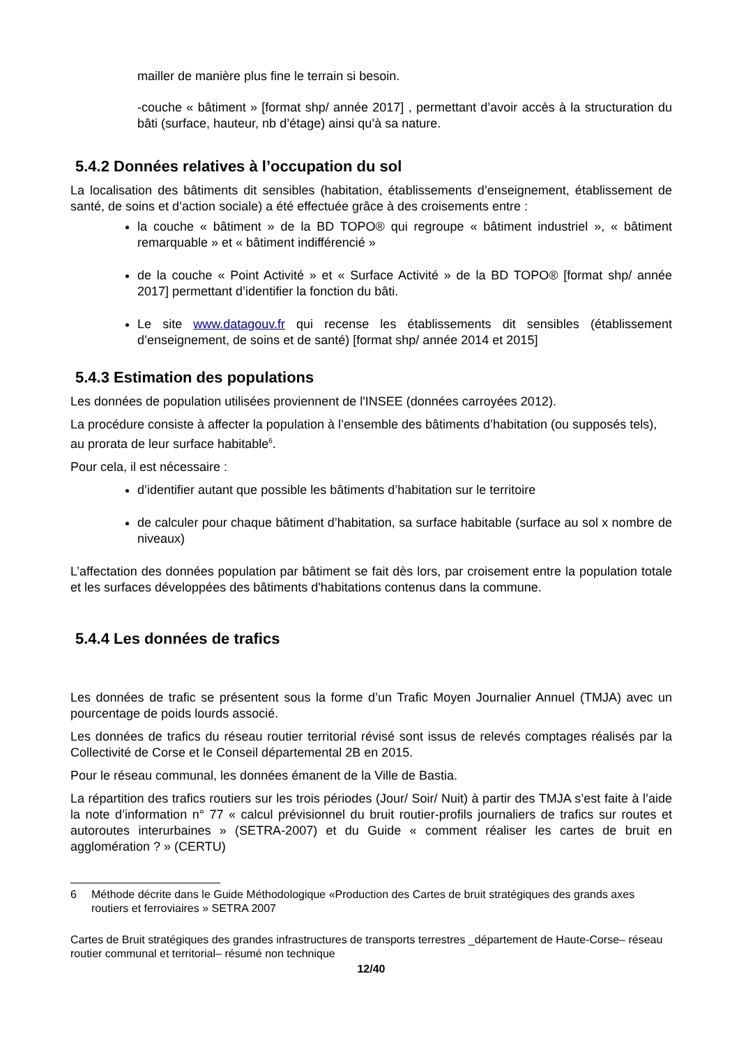mailler de manière plus fine le terrain si besoin.
-couche « bâtiment » [format shp/ année 2017] , permettant d’avoir accès à la structuration du bâti (surface, hauteur, nb d’étage) ainsi qu’à sa nature.
5.4.2 Données relatives à l’occupation du sol
La localisation des bâtiments dit sensibles (habitation, établissements d’enseignement, établissement de santé, de soins et d’action sociale) a été effectuée grâce à des croisements entre :
la couche « bâtiment » de la BD TOPO® qui regroupe « bâtiment industriel », « bâtiment remarquable » et « bâtiment indifférencié »
de la couche « Point Activité » et « Surface Activité » de la BD TOPO® [format shp/ année 2017] permettant d’identifier la fonction du bâti.
Le site www.datagouv.fr qui recense les établissements dit sensibles (établissement d’enseignement, de soins et de santé) [format shp/ année 2014 et 2015]
5.4.3 Estimation des populations
Les données de population utilisées proviennent de l'INSEE (données carroyées 2012).
La procédure consiste à affecter la population à l’ensemble des bâtiments d’habitation (ou supposés tels), au prorata de leur surface habitable<sup>6</sup>.
Pour cela, il est nécessaire :
d’identifier autant que possible les bâtiments d’habitation sur le territoire
de calculer pour chaque bâtiment d’habitation, sa surface habitable (surface au sol x nombre de niveaux)
L’affectation des données population par bâtiment se fait dès lors, par croisement entre la population totale et les surfaces développées des bâtiments d'habitations contenus dans la commune.
5.4.4 Les données de trafics
Les données de trafic se présentent sous la forme d’un Trafic Moyen Journalier Annuel (TMJA) avec un pourcentage de poids lourds associé.
Les données de trafics du réseau routier territorial révisé sont issus de relevés comptages réalisés par la Collectivité de Corse et le Conseil départemental 2B en 2015.
Pour le réseau communal, les données émanent de la Ville de Bastia.
La répartition des trafics routiers sur les trois périodes (Jour/ Soir/ Nuit) à partir des TMJA s’est faite à l’aide la note d’information n° 77 « calcul prévisionnel du bruit routier-profils journaliers de trafics sur routes et autoroutes interurbaines » (SETRA-2007) et du Guide « comment réaliser les cartes de bruit en agglomération ? » (CERTU)
6 Méthode décrite dans le Guide Méthodologique «Production des Cartes de bruit stratégiques des grands axes routiers et ferroviaires » SETRA 2007
Cartes de Bruit stratégiques des grandes infrastructures de transports terrestres _département de Haute-Corse– réseau routier communal et territorial– résumé non technique
12/40